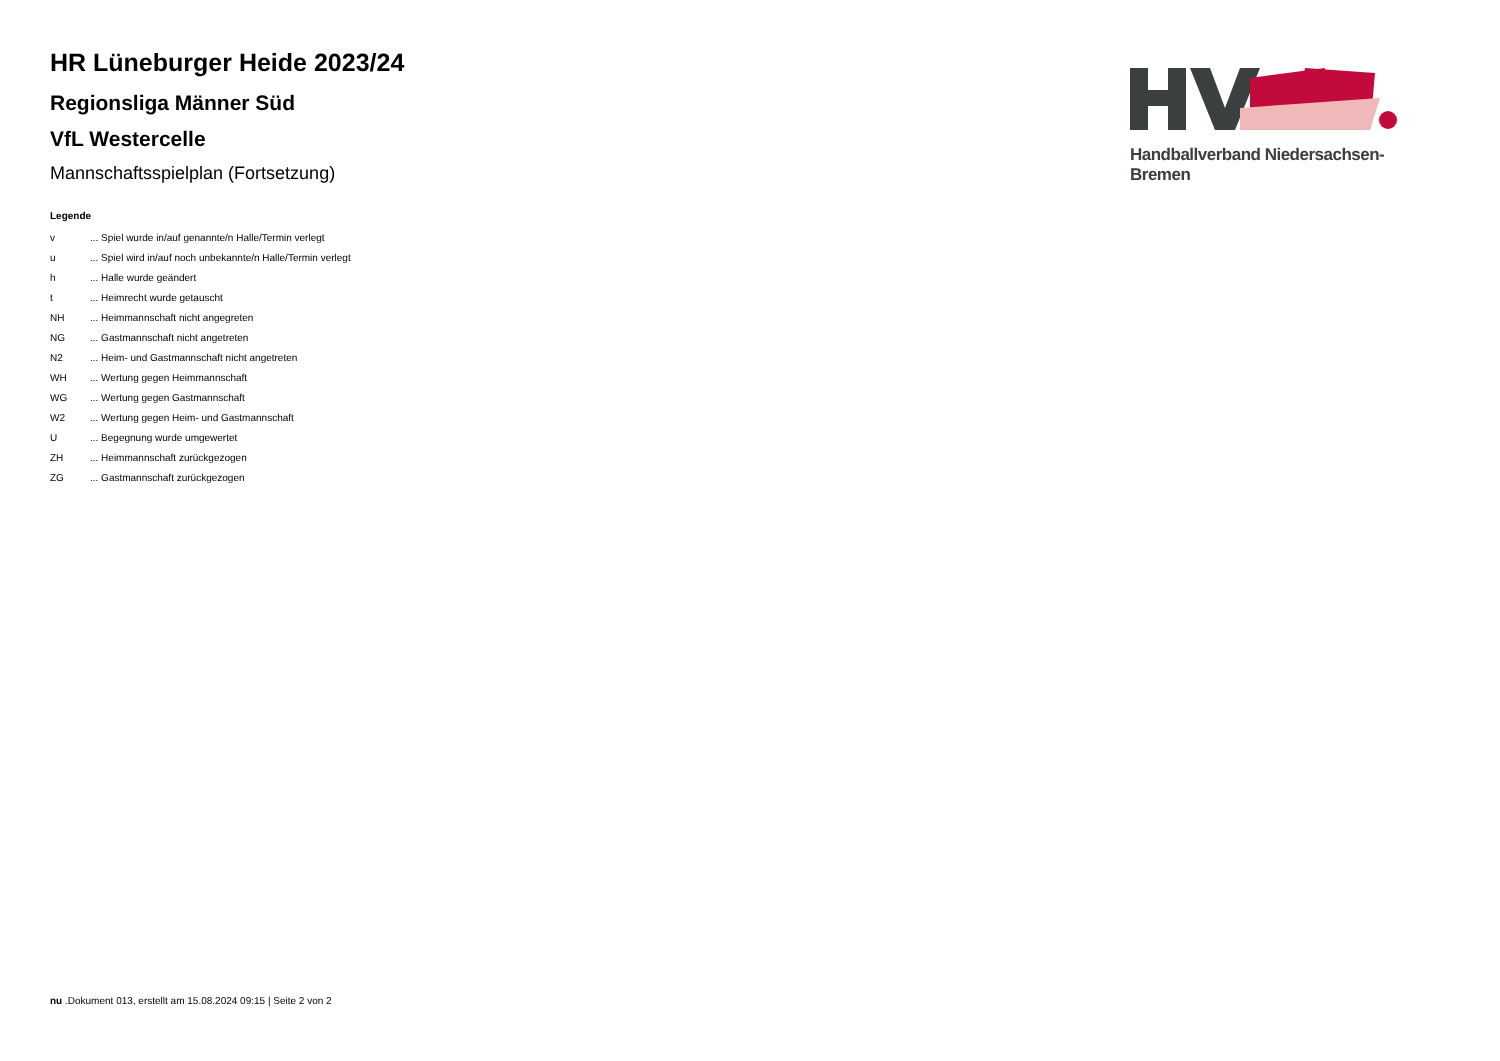HR Lüneburger Heide 2023/24
Regionsliga Männer Süd
VfL Westercelle
Mannschaftsspielplan (Fortsetzung)
Handballverband Niedersachsen-Bremen
Legende
| v | ... Spiel wurde in/auf genannte/n Halle/Termin verlegt |
| u | ... Spiel wird in/auf noch unbekannte/n Halle/Termin verlegt |
| h | ... Halle wurde geändert |
| t | ... Heimrecht wurde getauscht |
| NH | ... Heimmannschaft nicht angegreten |
| NG | ... Gastmannschaft nicht angetreten |
| N2 | ... Heim- und Gastmannschaft nicht angetreten |
| WH | ... Wertung gegen Heimmannschaft |
| WG | ... Wertung gegen Gastmannschaft |
| W2 | ... Wertung gegen Heim- und Gastmannschaft |
| U | ... Begegnung wurde umgewertet |
| ZH | ... Heimmannschaft zurückgezogen |
| ZG | ... Gastmannschaft zurückgezogen |
nu .Dokument 013, erstellt am 15.08.2024 09:15 | Seite 2 von 2